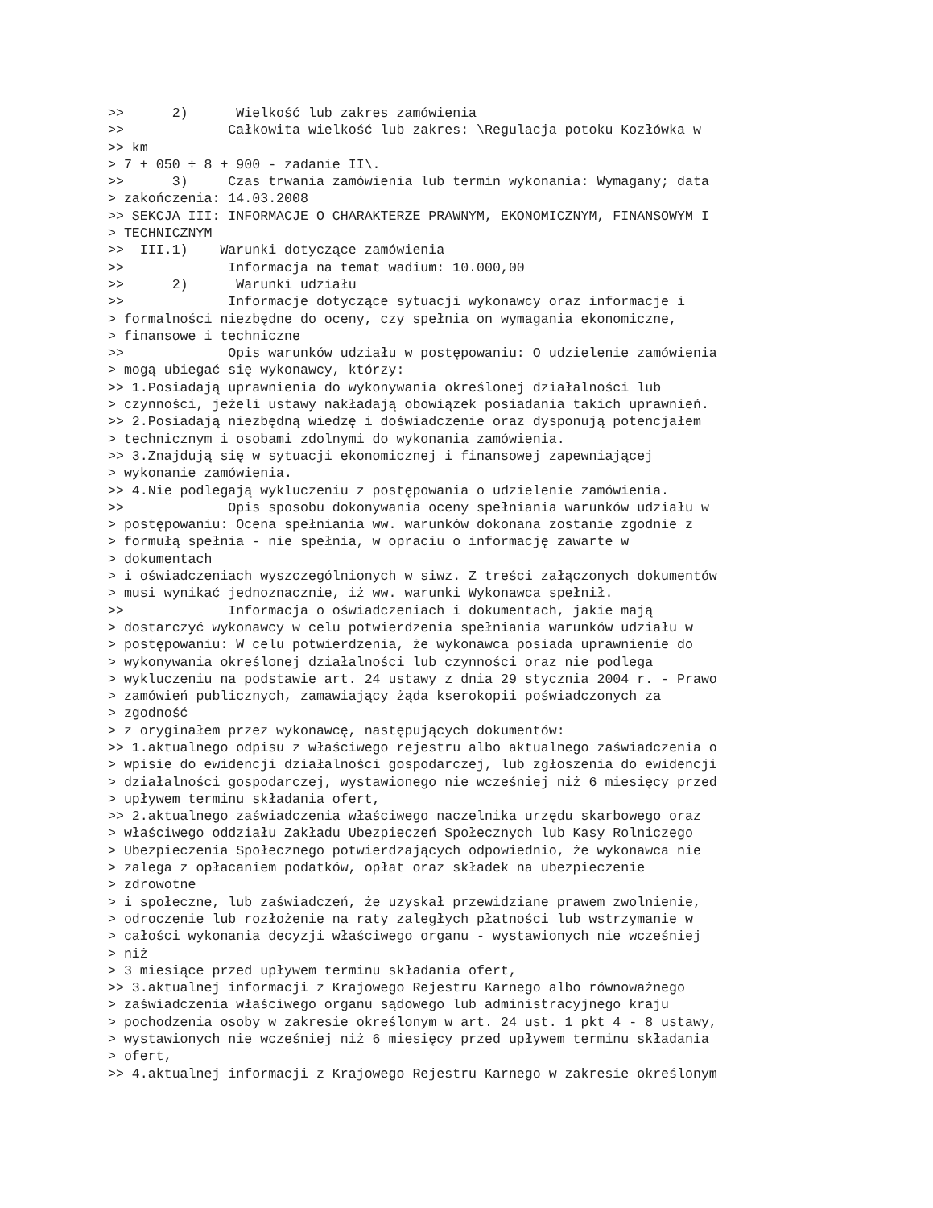>>      2)      Wielkość lub zakres zamówienia
>>             Całkowita wielkość lub zakres: \Regulacja potoku Kozłówka w
>> km
> 7 + 050 ÷ 8 + 900 - zadanie II\.
>>      3)     Czas trwania zamówienia lub termin wykonania: Wymagany; data
> zakończenia: 14.03.2008
>> SEKCJA III: INFORMACJE O CHARAKTERZE PRAWNYM, EKONOMICZNYM, FINANSOWYM I
> TECHNICZNYM
>>  III.1)    Warunki dotyczące zamówienia
>>             Informacja na temat wadium: 10.000,00
>>      2)      Warunki udziału
>>             Informacje dotyczące sytuacji wykonawcy oraz informacje i
> formalności niezbędne do oceny, czy spełnia on wymagania ekonomiczne,
> finansowe i techniczne
>>             Opis warunków udziału w postępowaniu: O udzielenie zamówienia
> mogą ubiegać się wykonawcy, którzy:
>> 1.Posiadają uprawnienia do wykonywania określonej działalności lub
> czynności, jeżeli ustawy nakładają obowiązek posiadania takich uprawnień.
>> 2.Posiadają niezbędną wiedzę i doświadczenie oraz dysponują potencjałem
> technicznym i osobami zdolnymi do wykonania zamówienia.
>> 3.Znajdują się w sytuacji ekonomicznej i finansowej zapewniającej
> wykonanie zamówienia.
>> 4.Nie podlegają wykluczeniu z postępowania o udzielenie zamówienia.
>>             Opis sposobu dokonywania oceny spełniania warunków udziału w
> postępowaniu: Ocena spełniania ww. warunków dokonana zostanie zgodnie z
> formułą spełnia - nie spełnia, w opraciu o informację zawarte w
> dokumentach
> i oświadczeniach wyszczególnionych w siwz. Z treści załączonych dokumentów
> musi wynikać jednoznacznie, iż ww. warunki Wykonawca spełnił.
>>             Informacja o oświadczeniach i dokumentach, jakie mają
> dostarczyć wykonawcy w celu potwierdzenia spełniania warunków udziału w
> postępowaniu: W celu potwierdzenia, że wykonawca posiada uprawnienie do
> wykonywania określonej działalności lub czynności oraz nie podlega
> wykluczeniu na podstawie art. 24 ustawy z dnia 29 stycznia 2004 r. - Prawo
> zamówień publicznych, zamawiający żąda kserokopii poświadczonych za
> zgodność
> z oryginałem przez wykonawcę, następujących dokumentów:
>> 1.aktualnego odpisu z właściwego rejestru albo aktualnego zaświadczenia o
> wpisie do ewidencji działalności gospodarczej, lub zgłoszenia do ewidencji
> działalności gospodarczej, wystawionego nie wcześniej niż 6 miesięcy przed
> upływem terminu składania ofert,
>> 2.aktualnego zaświadczenia właściwego naczelnika urzędu skarbowego oraz
> właściwego oddziału Zakładu Ubezpieczeń Społecznych lub Kasy Rolniczego
> Ubezpieczenia Społecznego potwierdzających odpowiednio, że wykonawca nie
> zalega z opłacaniem podatków, opłat oraz składek na ubezpieczenie
> zdrowotne
> i społeczne, lub zaświadczeń, że uzyskał przewidziane prawem zwolnienie,
> odroczenie lub rozłożenie na raty zaległych płatności lub wstrzymanie w
> całości wykonania decyzji właściwego organu - wystawionych nie wcześniej
> niż
> 3 miesiące przed upływem terminu składania ofert,
>> 3.aktualnej informacji z Krajowego Rejestru Karnego albo równoważnego
> zaświadczenia właściwego organu sądowego lub administracyjnego kraju
> pochodzenia osoby w zakresie określonym w art. 24 ust. 1 pkt 4 - 8 ustawy,
> wystawionych nie wcześniej niż 6 miesięcy przed upływem terminu składania
> ofert,
>> 4.aktualnej informacji z Krajowego Rejestru Karnego w zakresie określonym